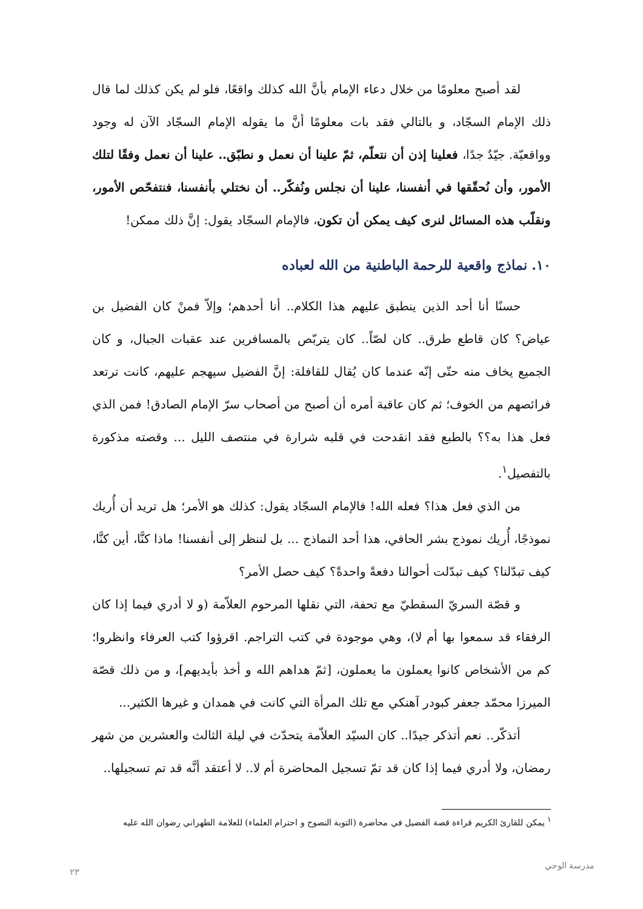لقد أصبح معلومًا من خلال دعاء الإمام بأنَّ الله كذلك واقعًا، فلو لم يكن كذلك لما قال ذلك الإمام السجّاد، و بالتالي فقد بات معلومًا أنَّ ما يقوله الإمام السجّاد الآن له وجود وواقعيّة. جيّدٌ جدًا، فعلينا إذن أن نتعلّم، ثمّ علينا أن نعمل و نطبّق.. علينا أن نعمل وفقًا لتلك الأمور، وأن نُحقّقها في أنفسنا، علينا أن نجلس ونُفكّر.. أن نختلي بأنفسنا، فنتفحّص الأمور، ونقلّب هذه المسائل لنرى كيف يمكن أن تكون، فالإمام السجّاد يقول: إنَّ ذلك ممكن!
١٠. نماذج واقعية للرحمة الباطنية من الله لعباده
حسنًا أنا أحد الذين ينطبق عليهم هذا الكلام.. أنا أحدهم؛ وإلاّ فمنْ كان الفضيل بن عياض؟ كان قاطع طرق.. كان لصّاً.. كان يتربّص بالمسافرين عند عقبات الجبال، و كان الجميع يخاف منه حتّى إنّه عندما كان يُقال للقافلة: إنَّ الفضيل سيهجم عليهم، كانت ترتعد فرائصهم من الخوف؛ ثم كان عاقبة أمره أن أصبح من أصحاب سرّ الإمام الصادق! فمن الذي فعل هذا به؟؟ بالطبع فقد انقدحت في قلبه شرارة في منتصف الليل ... وقصته مذكورة بالتفصيل<sup>١</sup>.
من الذي فعل هذا؟ فعله الله! فالإمام السجّاد يقول: كذلك هو الأمر؛ هل تريد أن أُريك نموذجًا، أُريك نموذج بشر الحافي، هذا أحد النماذج ... بل لننظر إلى أنفسنا! ماذا كنَّا، أين كنَّا، كيف تبدّلنا؟ كيف تبدّلت أحوالنا دفعةً واحدةً؟ كيف حصل الأمر؟
و قصّة السريّ السقطيّ مع تحفة، التي نقلها المرحوم العلاّمة (و لا أدري فيما إذا كان الرفقاء قد سمعوا بها أم لا)، وهي موجودة في كتب التراجم. اقرؤوا كتب العرفاء وانظروا؛ كم من الأشخاص كانوا يعملون ما يعملون، [ثمّ هداهم الله و أخذ بأيديهم]، و من ذلك قصّة الميرزا محمّد جعفر كبودر آهنكي مع تلك المرأة التي كانت في همدان و غيرها الكثير...
أتذكّر.. نعم أتذكر جيدًا.. كان السيّد العلاّمة يتحدّث في ليلة الثالث والعشرين من شهر رمضان، ولا أدري فيما إذا كان قد تمّ تسجيل المحاضرة أم لا.. لا أعتقد أنَّه قد تم تسجيلها..
<sup>١</sup> يمكن للقارئ الكريم قراءة قصة الفضيل في محاضرة (التوبة النصوح و احترام العلماء) للعلامة الطهراني رضوان الله عليه
مدرسة الوحي
٢٣